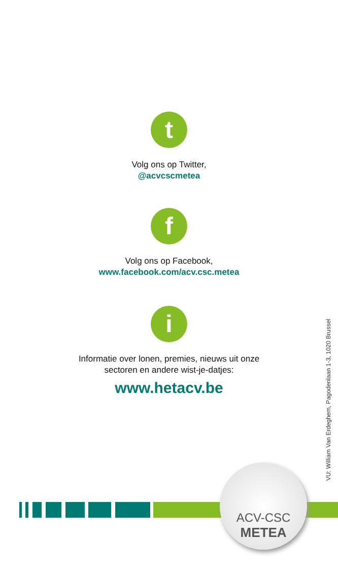t
Volg ons op Twitter,
@acvcscmetea
f
Volg ons op Facebook,
www.facebook.com/acv.csc.metea
i
Informatie over lonen, premies, nieuws uit onze
sectoren en andere wist-je-datjes:
www.hetacv.be
VU: William Van Erdeghem, Pagodenlaan 1-3, 1020 Brussel
ACV-CSC
METEA